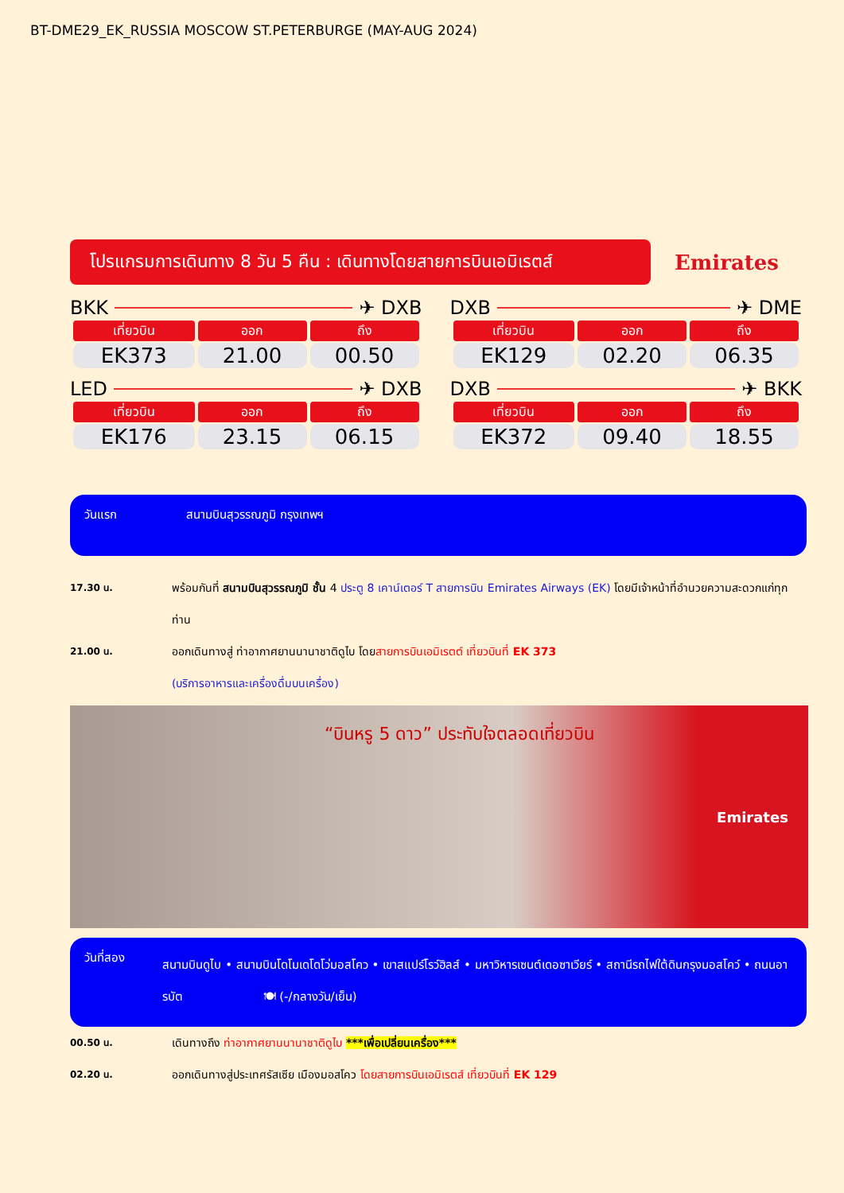BT-DME29_EK_RUSSIA MOSCOW ST.PETERBURGE (MAY-AUG 2024)
โปรแกรมการเดินทาง 8 วัน 5 คืน : เดินทางโดยสายการบินเอมิเรตส์
Emirates
BKK ✈ DXB
| เที่ยวบิน | ออก | ถึง |
| --- | --- | --- |
| EK373 | 21.00 | 00.50 |
DXB ✈ DME
| เที่ยวบิน | ออก | ถึง |
| --- | --- | --- |
| EK129 | 02.20 | 06.35 |
LED ✈ DXB
| เที่ยวบิน | ออก | ถึง |
| --- | --- | --- |
| EK176 | 23.15 | 06.15 |
DXB ✈ BKK
| เที่ยวบิน | ออก | ถึง |
| --- | --- | --- |
| EK372 | 09.40 | 18.55 |
วันแรก สนามบินสุวรรณภูมิ กรุงเทพฯ
17.30 น.
พร้อมกันที่ สนามบินสุวรรณภูมิ ชั้น 4 ประตู 8 เคาน์เตอร์ T สายการบิน Emirates Airways (EK) โดยมีเจ้าหน้าที่อำนวยความสะดวกแก่ทุกท่าน
21.00 น.
ออกเดินทางสู่ ท่าอากาศยานนานาชาติดูไบ โดยสายการบินเอมิเรตต์ เที่ยวบินที่ EK 373
(บริการอาหารและเครื่องดื่มบนเครื่อง)
“บินหรู 5 ดาว” ประทับใจตลอดเที่ยวบิน
Emirates
วันที่สอง
สนามบินดูไบ • สนามบินโดโมเดโดโว่มอสโคว • เขาสแปร์โรว์ฮิลส์ • มหาวิหารเซนต์เดอซาเวียร์ • สถานีรถไฟใต้ดินกรุงมอสโคว์ • ถนนอารบัต 🍽 (-/กลางวัน/เย็น)
00.50 น.
เดินทางถึง ท่าอากาศยานนานาชาติดูไบ ***เพื่อเปลี่ยนเครื่อง***
02.20 น.
ออกเดินทางสู่ประเทศรัสเซีย เมืองมอสโคว โดยสายการบินเอมิเรตส์ เที่ยวบินที่ EK 129